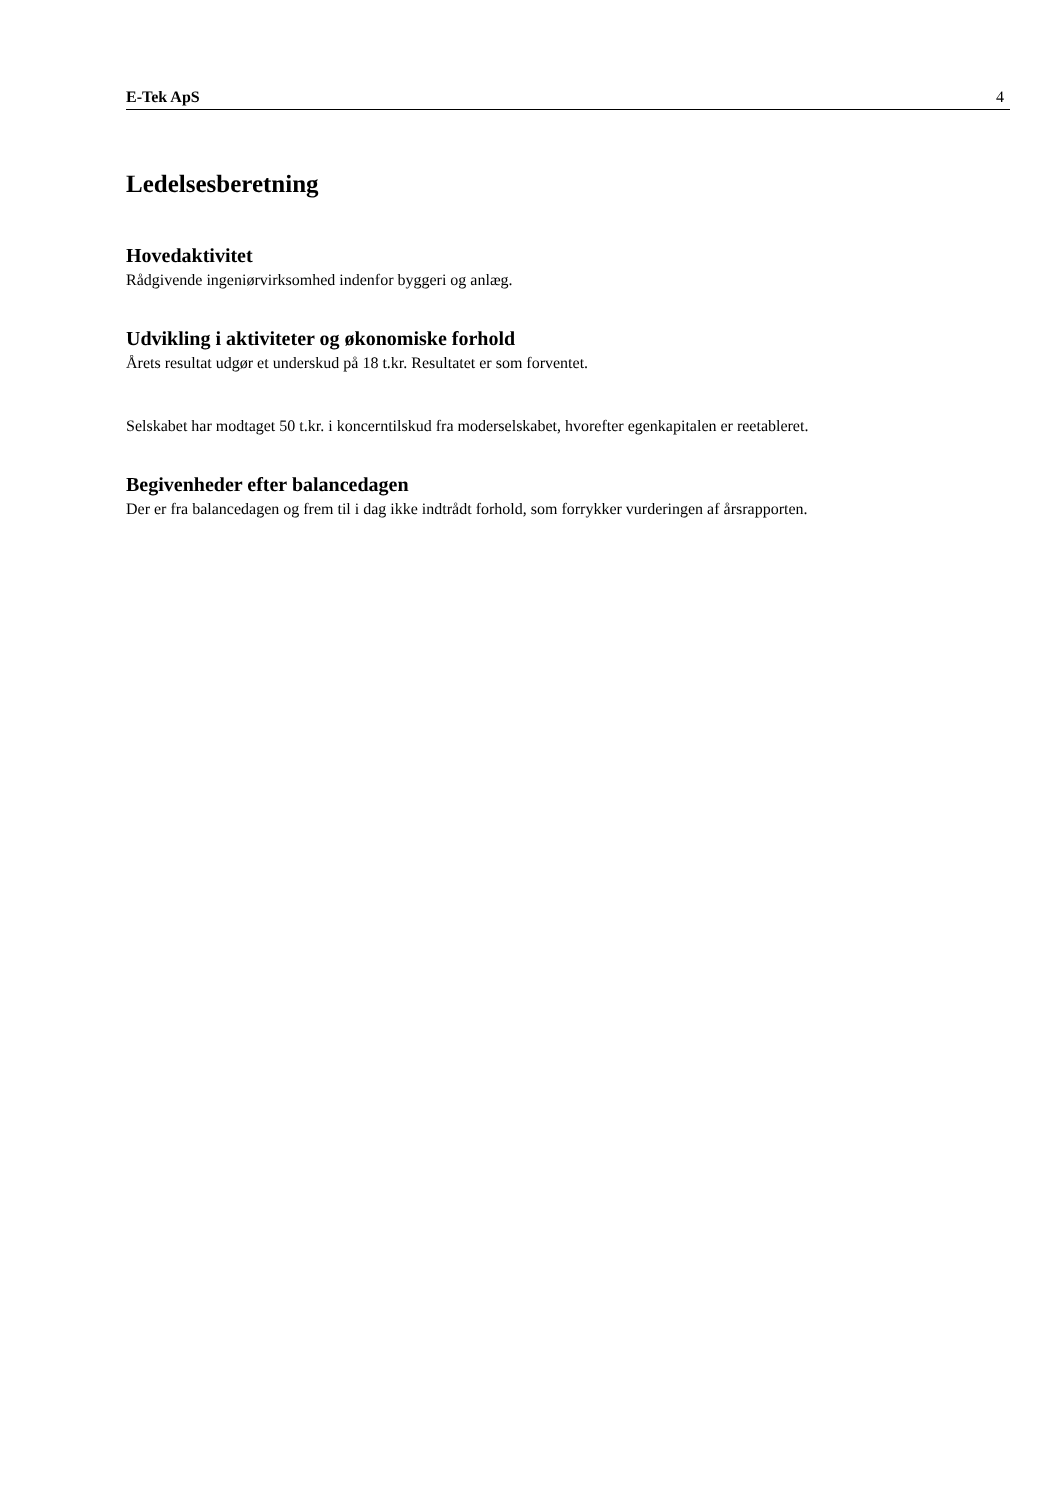E-Tek ApS 4
Ledelsesberetning
Hovedaktivitet
Rådgivende ingeniørvirksomhed indenfor byggeri og anlæg.
Udvikling i aktiviteter og økonomiske forhold
Årets resultat udgør et underskud på 18 t.kr. Resultatet er som forventet.
Selskabet har modtaget 50 t.kr. i koncerntilskud fra moderselskabet, hvorefter egenkapitalen er reetableret.
Begivenheder efter balancedagen
Der er fra balancedagen og frem til i dag ikke indtrådt forhold, som forrykker vurderingen af årsrapporten.